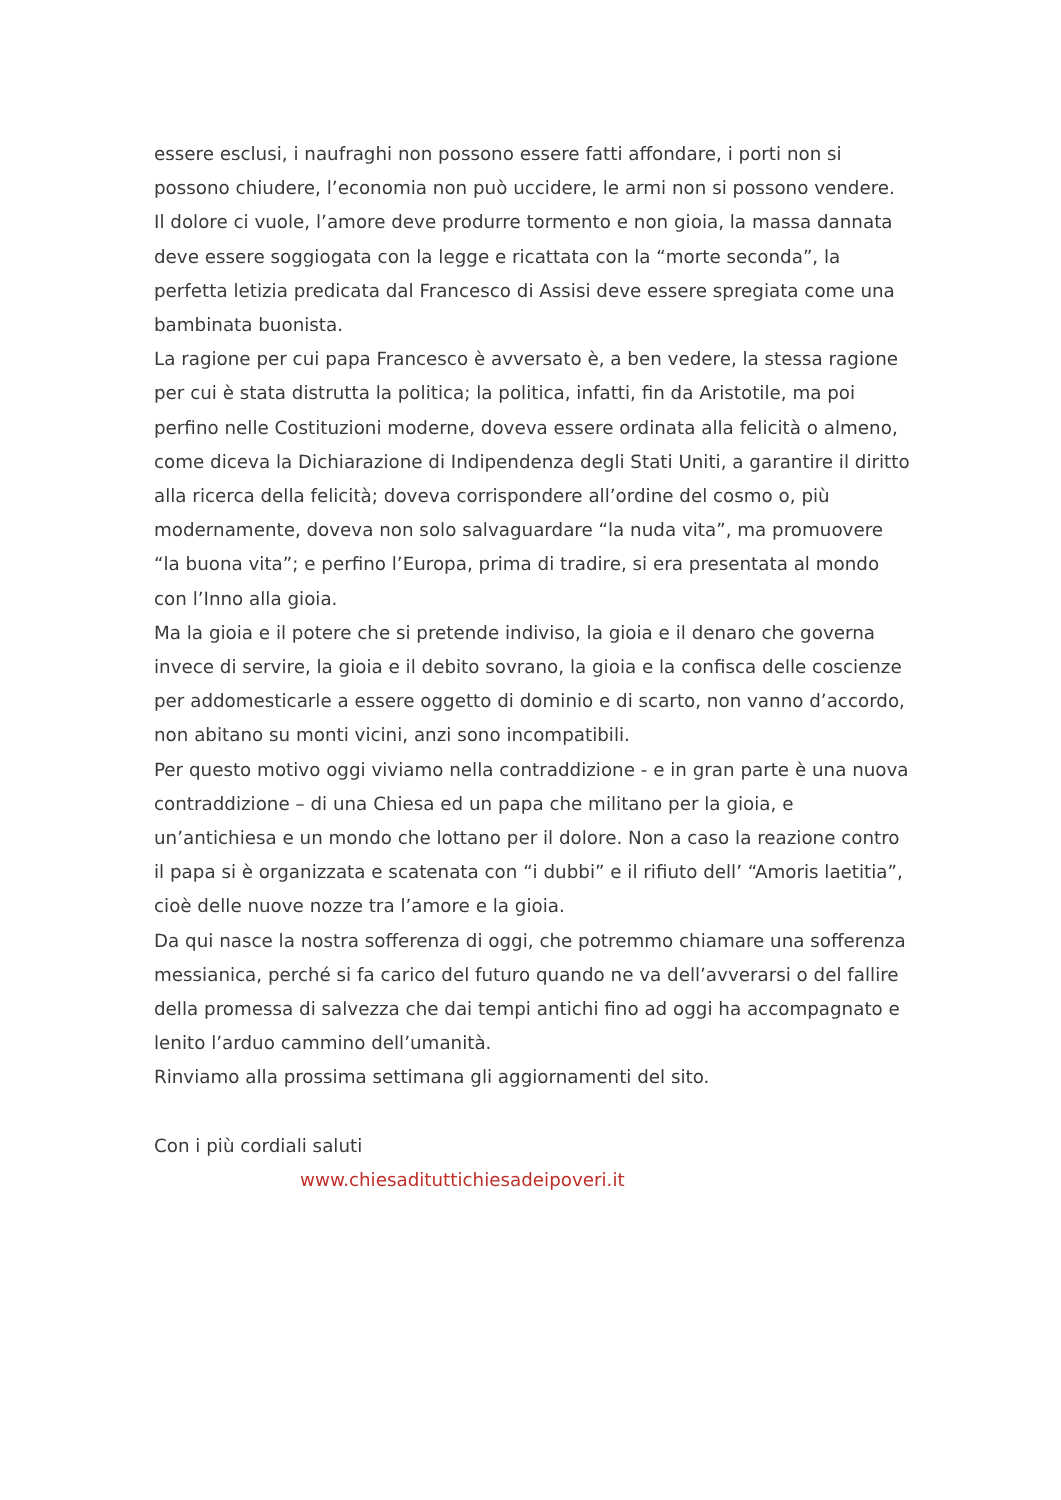essere esclusi, i naufraghi non possono essere fatti affondare, i porti non si possono chiudere, l’economia non può uccidere, le armi non si possono vendere. Il dolore ci vuole, l’amore deve produrre tormento e non gioia, la massa dannata deve essere soggiogata con la legge e ricattata con la “morte seconda”, la perfetta letizia predicata dal Francesco di Assisi deve essere spregiata come una bambinata buonista.
La ragione per cui papa Francesco è avversato è, a ben vedere, la stessa ragione per cui è stata distrutta la politica; la politica, infatti, fin da Aristotile, ma poi perfino nelle Costituzioni moderne, doveva essere ordinata alla felicità o almeno, come diceva la Dichiarazione di Indipendenza degli Stati Uniti, a garantire il diritto alla ricerca della felicità; doveva corrispondere all’ordine del cosmo o, più modernamente, doveva non solo salvaguardare “la nuda vita”, ma promuovere “la buona vita”; e perfino l’Europa, prima di tradire, si era presentata al mondo con l’Inno alla gioia.
Ma la gioia e il potere che si pretende indiviso, la gioia e il denaro che governa invece di servire, la gioia e il debito sovrano, la gioia e la confisca delle coscienze per addomesticarle a essere oggetto di dominio e di scarto, non vanno d’accordo, non abitano su monti vicini, anzi sono incompatibili.
Per questo motivo oggi viviamo nella contraddizione - e in gran parte è una nuova contraddizione – di una Chiesa ed un papa che militano per la gioia, e un’antichiesa e un mondo che lottano per il dolore. Non a caso la reazione contro il papa si è organizzata e scatenata con “i dubbi” e il rifiuto dell’ “Amoris laetitia”, cioè delle nuove nozze tra l’amore e la gioia.
Da qui nasce la nostra sofferenza di oggi, che potremmo chiamare una sofferenza messianica, perché si fa carico del futuro quando ne va dell’avverarsi o del fallire della promessa di salvezza che dai tempi antichi fino ad oggi ha accompagnato e lenito l’arduo cammino dell’umanità.
Rinviamo alla prossima settimana gli aggiornamenti del sito.
Con i più cordiali saluti
www.chiesadituttichiesadeipoveri.it